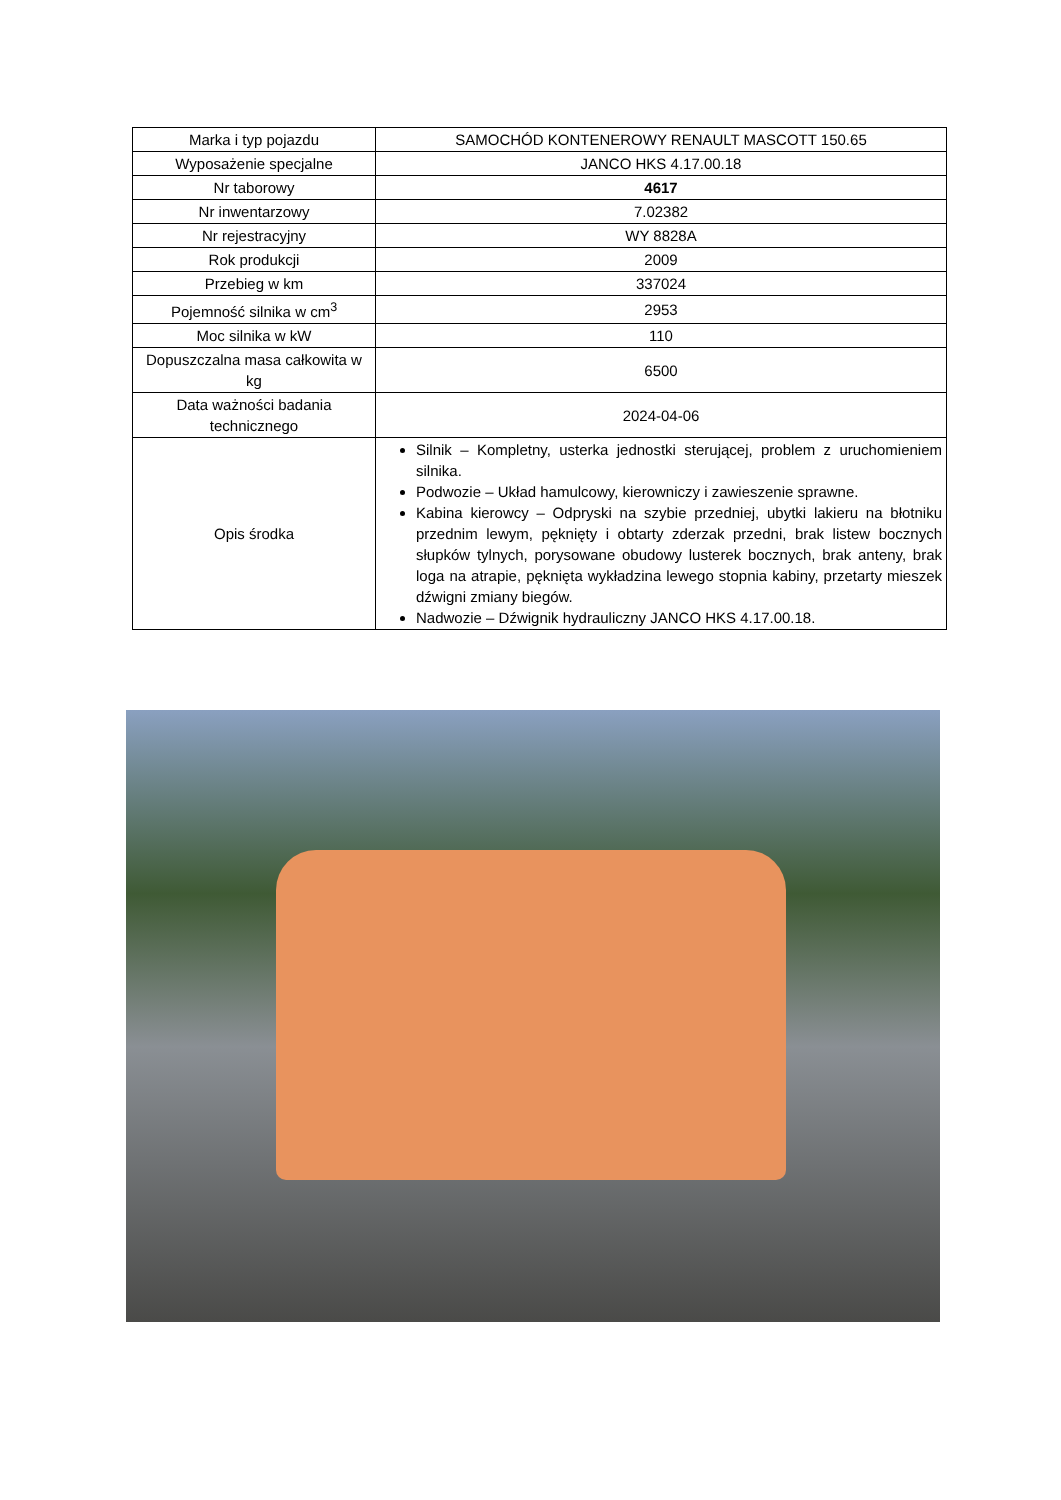| Marka i typ pojazdu | SAMOCHÓD KONTENEROWY RENAULT MASCOTT 150.65 |
| Wyposażenie specjalne | JANCO HKS 4.17.00.18 |
| Nr taborowy | 4617 |
| Nr inwentarzowy | 7.02382 |
| Nr rejestracyjny | WY 8828A |
| Rok produkcji | 2009 |
| Przebieg w km | 337024 |
| Pojemność silnika w cm<sup>3</sup> | 2953 |
| Moc silnika w kW | 110 |
| Dopuszczalna masa całkowita w kg | 6500 |
| Data ważności badania technicznego | 2024-04-06 |
| Opis środka | Silnik – Kompletny, usterka jednostki sterującej, problem z uruchomieniem silnika. Podwozie – Układ hamulcowy, kierowniczy i zawieszenie sprawne. Kabina kierowcy – Odpryski na szybie przedniej, ubytki lakieru na błotniku przednim lewym, pęknięty i obtarty zderzak przedni, brak listew bocznych słupków tylnych, porysowane obudowy lusterek bocznych, brak anteny, brak loga na atrapie, pęknięta wykładzina lewego stopnia kabiny, przetarty mieszek dźwigni zmiany biegów. Nadwozie – Dźwignik hydrauliczny JANCO HKS 4.17.00.18. |